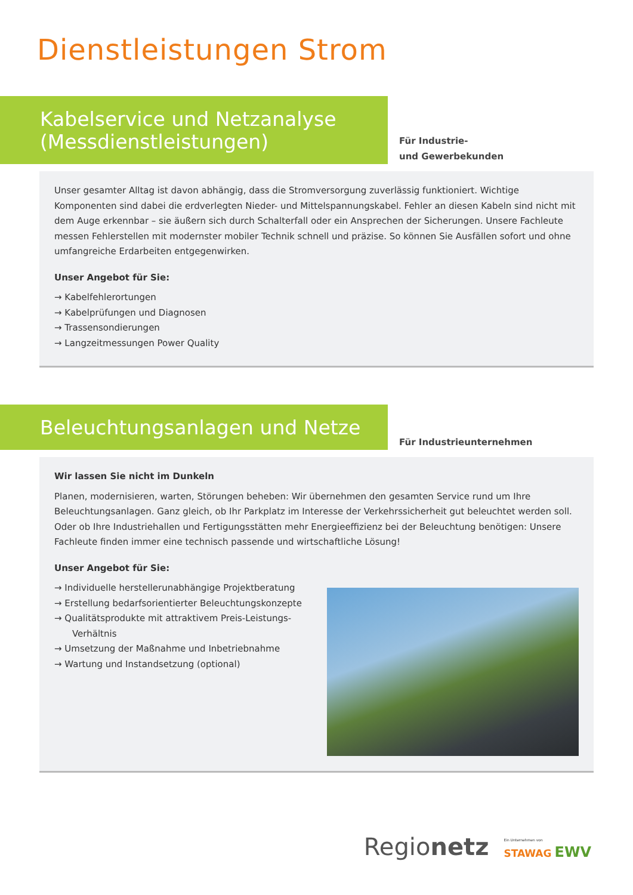Dienstleistungen Strom
Kabelservice und Netzanalyse
(Messdienstleistungen)
Für Industrie-
und Gewerbekunden
Unser gesamter Alltag ist davon abhängig, dass die Stromversorgung zuverlässig funktioniert. Wichtige Komponenten sind dabei die erdverlegten Nieder- und Mittelspannungskabel. Fehler an diesen Kabeln sind nicht mit dem Auge erkennbar – sie äußern sich durch Schalterfall oder ein Ansprechen der Sicherungen. Unsere Fachleute messen Fehlerstellen mit modernster mobiler Technik schnell und präzise. So können Sie Ausfällen sofort und ohne umfangreiche Erdarbeiten entgegenwirken.
Unser Angebot für Sie:
→ Kabelfehlerortungen
→ Kabelprüfungen und Diagnosen
→ Trassensondierungen
→ Langzeitmessungen Power Quality
Beleuchtungsanlagen und Netze
Für Industrieunternehmen
Wir lassen Sie nicht im Dunkeln
Planen, modernisieren, warten, Störungen beheben: Wir übernehmen den gesamten Service rund um Ihre Beleuchtungsanlagen. Ganz gleich, ob Ihr Parkplatz im Interesse der Verkehrssicherheit gut beleuchtet werden soll. Oder ob Ihre Industriehallen und Fertigungsstätten mehr Energieeffizienz bei der Beleuchtung benötigen: Unsere Fachleute finden immer eine technisch passende und wirtschaftliche Lösung!
Unser Angebot für Sie:
→ Individuelle herstellerunabhängige Projektberatung
→ Erstellung bedarfsorientierter Beleuchtungskonzepte
→ Qualitätsprodukte mit attraktivem Preis-Leistungs-Verhältnis
→ Umsetzung der Maßnahme und Inbetriebnahme
→ Wartung und Instandsetzung (optional)
Regionetz Ein Unternehmen von
STAWAG EWV